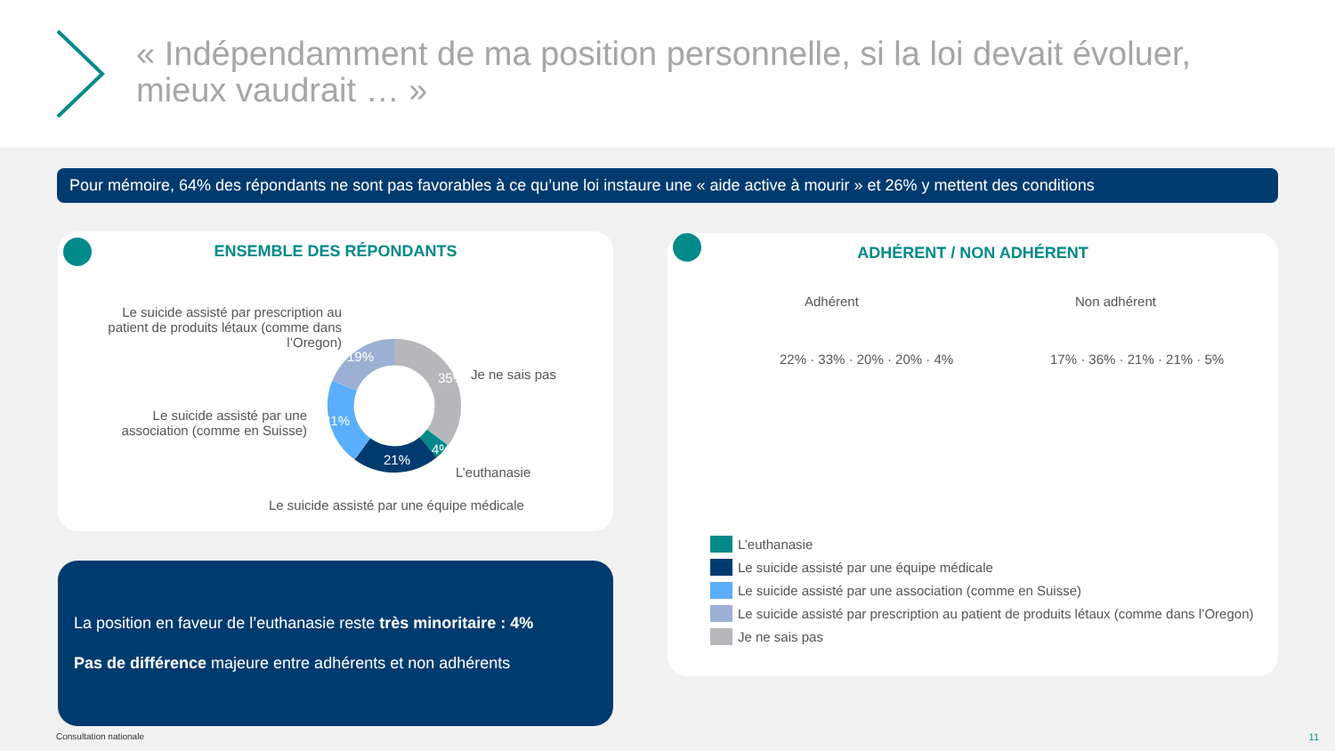« Indépendamment de ma position personnelle, si la loi devait évoluer, mieux vaudrait … »
Pour mémoire, 64% des répondants ne sont pas favorables à ce qu’une loi instaure une « aide active à mourir » et 26% y mettent des conditions
ENSEMBLE DES RÉPONDANTS
Le suicide assisté par prescription au patient de produits létaux (comme dans l’Oregon)
Je ne sais pas
Le suicide assisté par une association (comme en Suisse)
L’euthanasie
Le suicide assisté par une équipe médicale
19%
35%
21%
21%
4%
ADHÉRENT / NON ADHÉRENT
Adhérent Non adhérent
22% · 33% · 20% · 20% · 4% 17% · 36% · 21% · 21% · 5%
L’euthanasie
Le suicide assisté par une équipe médicale
Le suicide assisté par une association (comme en Suisse)
Le suicide assisté par prescription au patient de produits létaux (comme dans l’Oregon)
Je ne sais pas
La position en faveur de l’euthanasie reste très minoritaire : 4%
Pas de différence majeure entre adhérents et non adhérents
Consultation nationale 11